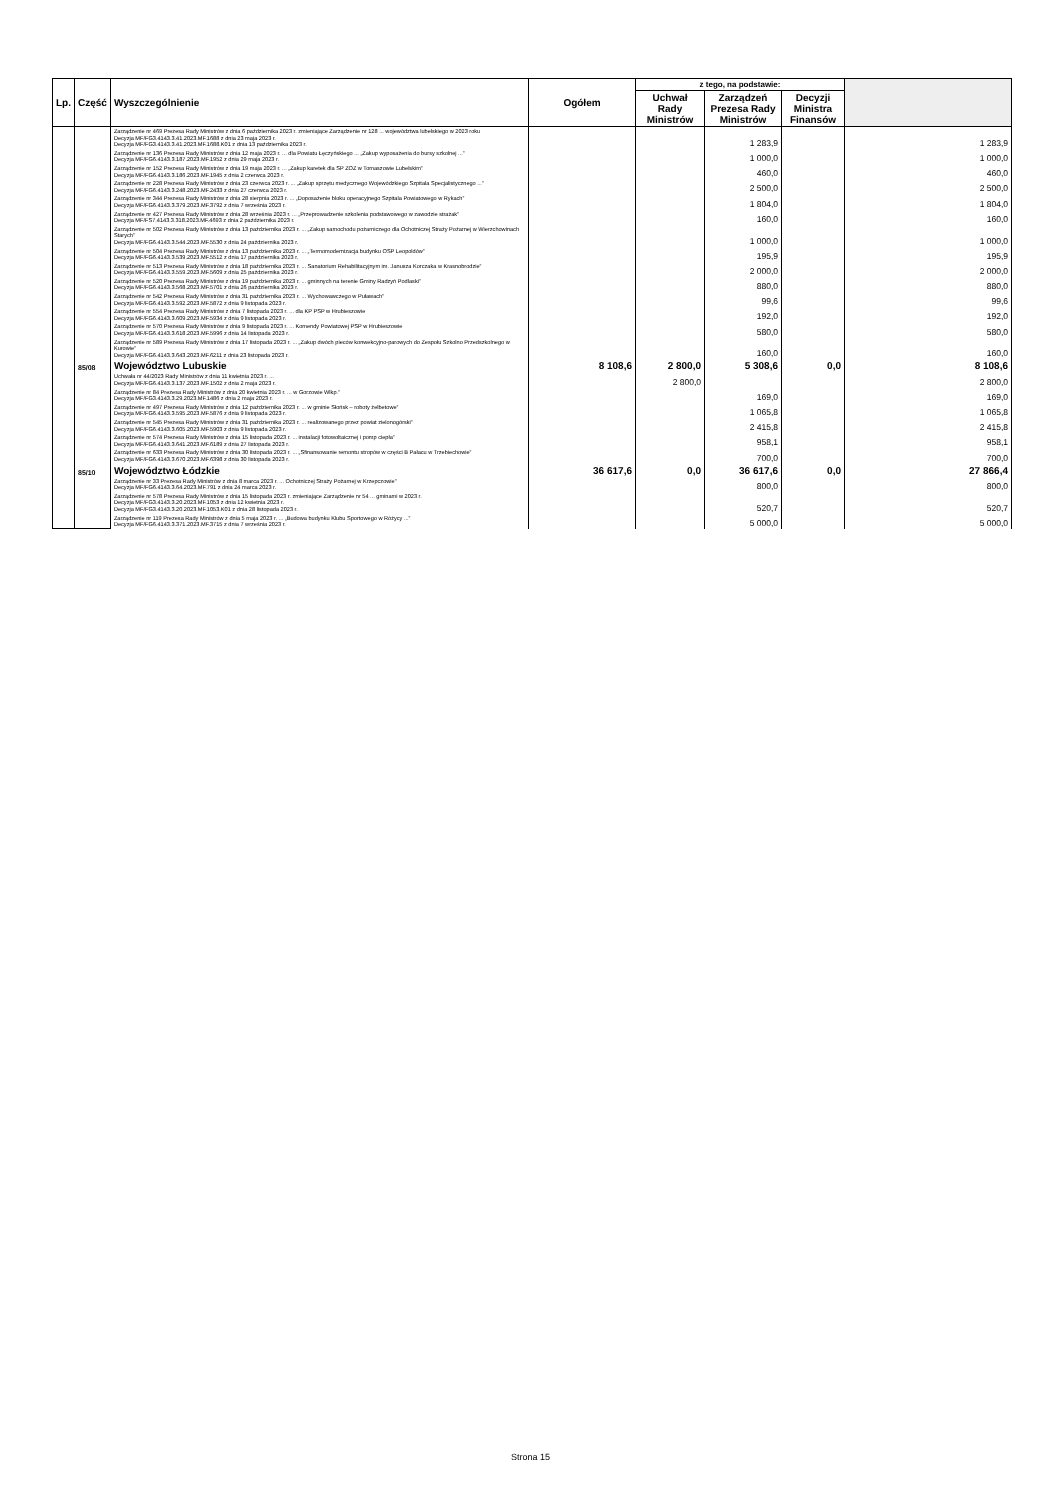| Lp. | Część | Wyszczególnienie | Ogółem | z tego, na podstawie: | | | |
| --- | --- | --- | --- | --- | --- | --- | --- |
| | | | | Uchwał Rady Ministrów | Zarządzeń Prezesa Rady Ministrów | Decyzji Ministra Finansów | |
| | | Zarządzenie nr 469 Prezesa Rady Ministrów z dnia 6 października 2023 r. zmieniające Zarządzenie nr 128 ... województwa lubelskiego w 2023 roku Decyzja MF/FG3.4143.3.41.2023.MF.1688 z dnia 23 maja 2023 r. Decyzja MF/FG3.4143.3.41.2023.MF.1688.K01 z dnia 13 października 2023 r. | | | 1 283,9 | | 1 283,9 |
| | | Zarządzenie nr 136 Prezesa Rady Ministrów z dnia 12 maja 2023 r. ... dla Powiatu Łęczyńskiego ... „Zakup wyposażenia do bursy szkolnej ...” Decyzja MF/FG6.4143.3.187.2023.MF.1952 z dnia 29 maja 2023 r. | | | 1 000,0 | | 1 000,0 |
| | | Zarządzenie nr 152 Prezesa Rady Ministrów z dnia 19 maja 2023 r. ... „Zakup karetek dla SP ZOZ w Tomaszowie Lubelskim” Decyzja MF/FG6.4143.3.186.2023.MF.1945 z dnia 2 czerwca 2023 r. | | | 460,0 | | 460,0 |
| | | Zarządzenie nr 228 Prezesa Rady Ministrów z dnia 23 czerwca 2023 r. ... „Zakup sprzętu medycznego Wojewódzkiego Szpitala Specjalistycznego ...” Decyzja MF/FG6.4143.3.248.2023.MF.2433 z dnia 27 czerwca 2023 r. | | | 2 500,0 | | 2 500,0 |
| | | Zarządzenie nr 344 Prezesa Rady Ministrów z dnia 28 sierpnia 2023 r. ... „Doposażenie bloku operacyjnego Szpitala Powiatowego w Rykach” Decyzja MF/FG6.4143.3.379.2023.MF.3792 z dnia 7 września 2023 r. | | | 1 804,0 | | 1 804,0 |
| | | Zarządzenie nr 427 Prezesa Rady Ministrów z dnia 28 września 2023 r. ... „Przeprowadzenie szkolenia podstawowego w zawodzie strażak” Decyzja MF/FS7.4143.3.318.2023.MF.4693 z dnia 2 października 2023 r. | | | 160,0 | | 160,0 |
| | | Zarządzenie nr 502 Prezesa Rady Ministrów z dnia 13 października 2023 r. ... „Zakup samochodu pożarniczego dla Ochotniczej Straży Pożarnej w Wierzchowinach Starych” Decyzja MF/FG6.4143.3.544.2023.MF.5530 z dnia 24 października 2023 r. | | | 1 000,0 | | 1 000,0 |
| | | Zarządzenie nr 504 Prezesa Rady Ministrów z dnia 13 października 2023 r. ... „Termomodernizacja budynku OSP Leopoldów” Decyzja MF/FG6.4143.3.539.2023.MF.5512 z dnia 17 października 2023 r. | | | 195,9 | | 195,9 |
| | | Zarządzenie nr 513 Prezesa Rady Ministrów z dnia 18 października 2023 r. ... Sanatorium Rehabilitacyjnym im. Janusza Korczaka w Krasnobrodzie” Decyzja MF/FG6.4143.3.559.2023.MF.5609 z dnia 25 października 2023 r. | | | 2 000,0 | | 2 000,0 |
| | | Zarządzenie nr 520 Prezesa Rady Ministrów z dnia 19 października 2023 r. ... gminnych na terenie Gminy Radzyń Podlaski” Decyzja MF/FG6.4143.3.568.2023.MF.5701 z dnia 26 października 2023 r. | | | 880,0 | | 880,0 |
| | | Zarządzenie nr 542 Prezesa Rady Ministrów z dnia 31 października 2023 r. ... Wychowawczego w Puławach” Decyzja MF/FG6.4143.3.592.2023.MF.5872 z dnia 9 listopada 2023 r. | | | 99,6 | | 99,6 |
| | | Zarządzenie nr 554 Prezesa Rady Ministrów z dnia 7 listopada 2023 r. ... dla KP PSP w Hrubieszowie Decyzja MF/FG6.4143.3.609.2023.MF.5934 z dnia 9 listopada 2023 r. | | | 192,0 | | 192,0 |
| | | Zarządzenie nr 570 Prezesa Rady Ministrów z dnia 9 listopada 2023 r. ... Komendy Powiatowej PSP w Hrubieszowie Decyzja MF/FG6.4143.3.618.2023.MF.5996 z dnia 14 listopada 2023 r. | | | 580,0 | | 580,0 |
| | | Zarządzenie nr 589 Prezesa Rady Ministrów z dnia 17 listopada 2023 r. ... „Zakup dwóch pieców konwekcyjno-parowych do Zespołu Szkolno Przedszkolnego w Kurowie” Decyzja MF/FG6.4143.3.643.2023.MF.6211 z dnia 23 listopada 2023 r. | | | 160,0 | | 160,0 |
| | 85/08 | Województwo Lubuskie | 8 108,6 | 2 800,0 | 5 308,6 | 0,0 | 8 108,6 |
| | | Uchwała nr 44/2023 Rady Ministrów z dnia 11 kwietnia 2023 r. ... Decyzja MF/FG6.4143.3.137.2023.MF.1502 z dnia 2 maja 2023 r. | | 2 800,0 | | | 2 800,0 |
| | | Zarządzenie nr 84 Prezesa Rady Ministrów z dnia 20 kwietnia 2023 r. ... w Gorzowie Wlkp.” Decyzja MF/FG3.4143.3.29.2023.MF.1486 z dnia 2 maja 2023 r. | | | 169,0 | | 169,0 |
| | | Zarządzenie nr 497 Prezesa Rady Ministrów z dnia 12 października 2023 r. ... w gminie Słońsk – roboty żelbetowe” Decyzja MF/FG6.4143.3.595.2023.MF.5876 z dnia 9 listopada 2023 r. | | | 1 065,8 | | 1 065,8 |
| | | Zarządzenie nr 545 Prezesa Rady Ministrów z dnia 31 października 2023 r. ... realizowanego przez powiat zielonogórski” Decyzja MF/FG6.4143.3.605.2023.MF.5903 z dnia 9 listopada 2023 r. | | | 2 415,8 | | 2 415,8 |
| | | Zarządzenie nr 574 Prezesa Rady Ministrów z dnia 15 listopada 2023 r. ... instalacji fotowoltaicznej i pomp ciepła” Decyzja MF/FG6.4143.3.641.2023.MF.6189 z dnia 27 listopada 2023 r. | | | 958,1 | | 958,1 |
| | | Zarządzenie nr 633 Prezesa Rady Ministrów z dnia 30 listopada 2023 r. ... „Sfinansowanie remontu stropów w części B Pałacu w Trzebiechowie” Decyzja MF/FG6.4143.3.670.2023.MF.6398 z dnia 30 listopada 2023 r. | | | 700,0 | | 700,0 |
| | 85/10 | Województwo Łódzkie | 36 617,6 | 0,0 | 36 617,6 | 0,0 | 27 866,4 |
| | | Zarządzenie nr 33 Prezesa Rady Ministrów z dnia 8 marca 2023 r. ... Ochotniczej Straży Pożarnej w Krzepczowie” Decyzja MF/FG6.4143.3.64.2023.MF.791 z dnia 24 marca 2023 r. | | | 800,0 | | 800,0 |
| | | Zarządzenie nr 578 Prezesa Rady Ministrów z dnia 15 listopada 2023 r. zmieniające Zarządzenie nr 54 ... gminami w 2023 r. Decyzja MF/FG3.4143.3.20.2023.MF.1053 z dnia 12 kwietnia 2023 r. Decyzja MF/FG3.4143.3.20.2023.MF.1053.K01 z dnia 28 listopada 2023 r. | | | 520,7 | | 520,7 |
| | | Zarządzenie nr 119 Prezesa Rady Ministrów z dnia 5 maja 2023 r. ... „Budowa budynku Klubu Sportowego w Różycy ...” Decyzja MF/FG6.4143.3.371.2023.MF.3715 z dnia 7 września 2023 r. | | | 5 000,0 | | 5 000,0 |
Strona 15